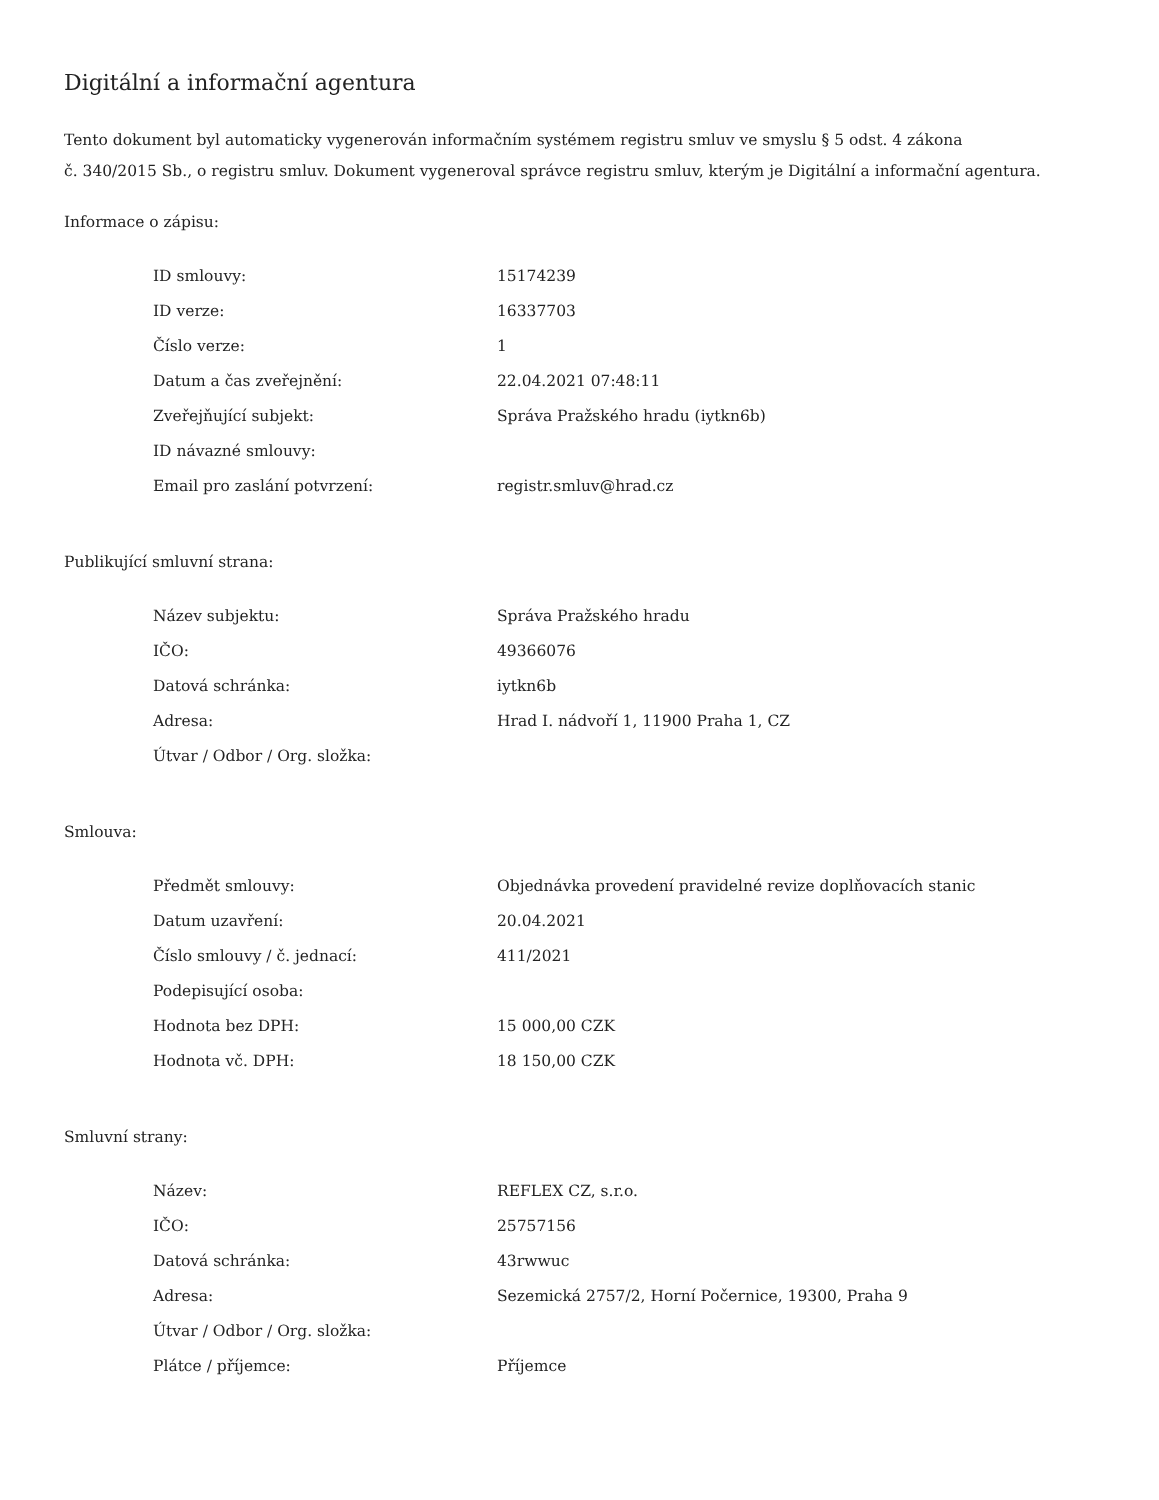Digitální a informační agentura
Tento dokument byl automaticky vygenerován informačním systémem registru smluv ve smyslu § 5 odst. 4 zákona
č. 340/2015 Sb., o registru smluv. Dokument vygeneroval správce registru smluv, kterým je Digitální a informační agentura.
Informace o zápisu:
| ID smlouvy: | 15174239 |
| ID verze: | 16337703 |
| Číslo verze: | 1 |
| Datum a čas zveřejnění: | 22.04.2021 07:48:11 |
| Zveřejňující subjekt: | Správa Pražského hradu (iytkn6b) |
| ID návazné smlouvy: | |
| Email pro zaslání potvrzení: | registr.smluv@hrad.cz |
Publikující smluvní strana:
| Název subjektu: | Správa Pražského hradu |
| IČO: | 49366076 |
| Datová schránka: | iytkn6b |
| Adresa: | Hrad I. nádvoří 1, 11900 Praha 1, CZ |
| Útvar / Odbor / Org. složka: | |
Smlouva:
| Předmět smlouvy: | Objednávka provedení pravidelné revize doplňovacích stanic |
| Datum uzavření: | 20.04.2021 |
| Číslo smlouvy / č. jednací: | 411/2021 |
| Podepisující osoba: | |
| Hodnota bez DPH: | 15 000,00 CZK |
| Hodnota vč. DPH: | 18 150,00 CZK |
Smluvní strany:
| Název: | REFLEX CZ, s.r.o. |
| IČO: | 25757156 |
| Datová schránka: | 43rwwuc |
| Adresa: | Sezemická 2757/2, Horní Počernice, 19300, Praha 9 |
| Útvar / Odbor / Org. složka: | |
| Plátce / příjemce: | Příjemce |